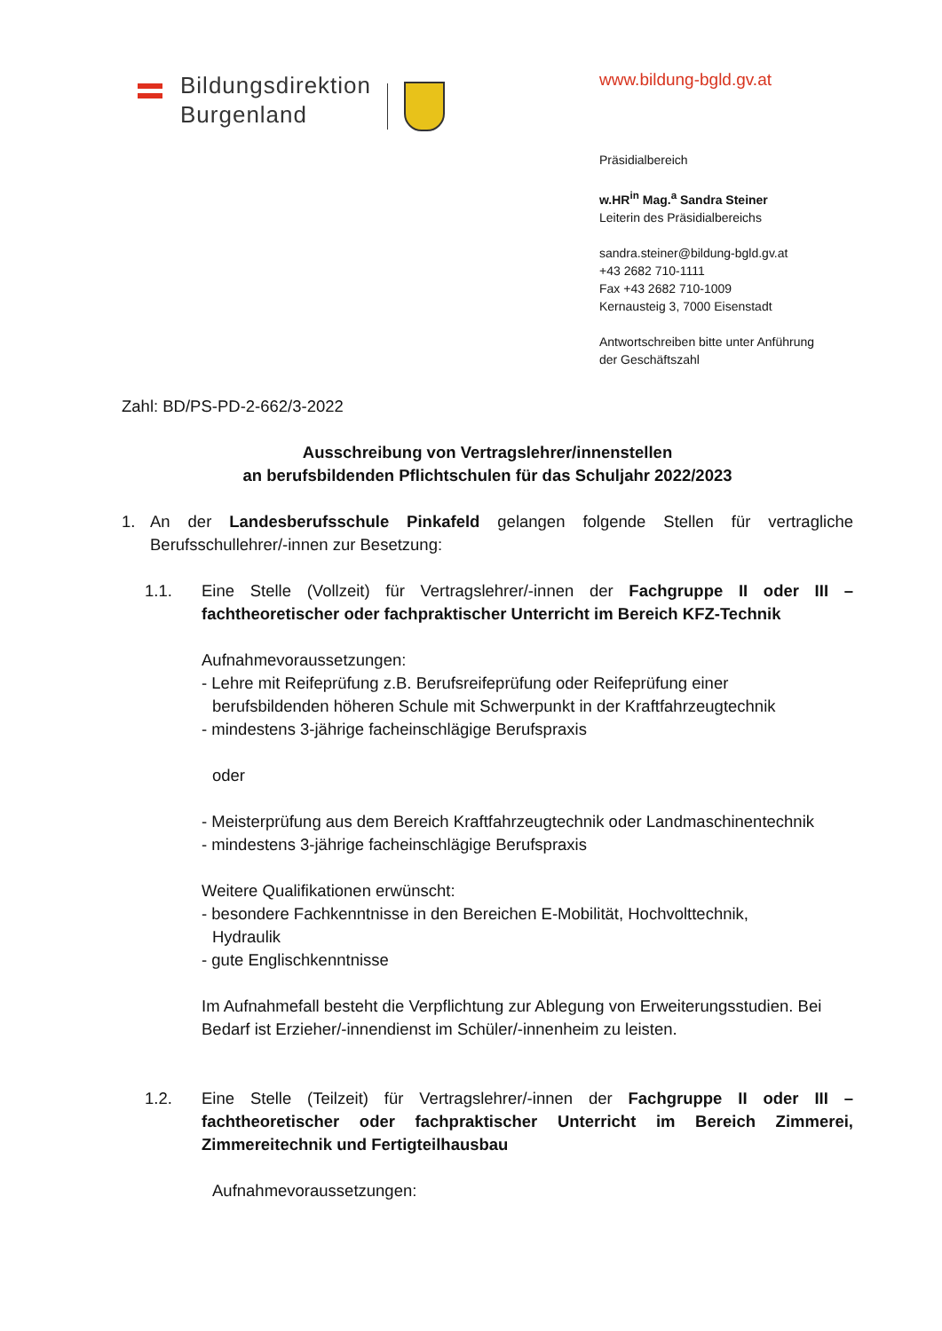Bildungsdirektion
Burgenland
www.bildung-bgld.gv.at
Präsidialbereich
w.HR<sup>in</sup> Mag.<sup>a</sup> Sandra Steiner
Leiterin des Präsidialbereichs
sandra.steiner@bildung-bgld.gv.at
+43 2682 710-1111
Fax +43 2682 710-1009
Kernausteig 3, 7000 Eisenstadt
Antwortschreiben bitte unter Anführung
der Geschäftszahl
Zahl: BD/PS-PD-2-662/3-2022
Ausschreibung von Vertragslehrer/innenstellen
an berufsbildenden Pflichtschulen für das Schuljahr 2022/2023
1. An der Landesberufsschule Pinkafeld gelangen folgende Stellen für vertragliche Berufsschullehrer/-innen zur Besetzung:
1.1. Eine Stelle (Vollzeit) für Vertragslehrer/-innen der Fachgruppe II oder III – fachtheoretischer oder fachpraktischer Unterricht im Bereich KFZ-Technik
Aufnahmevoraussetzungen:
- Lehre mit Reifeprüfung z.B. Berufsreifeprüfung oder Reifeprüfung einer
berufsbildenden höheren Schule mit Schwerpunkt in der Kraftfahrzeugtechnik
- mindestens 3-jährige facheinschlägige Berufspraxis
oder
- Meisterprüfung aus dem Bereich Kraftfahrzeugtechnik oder Landmaschinentechnik
- mindestens 3-jährige facheinschlägige Berufspraxis
Weitere Qualifikationen erwünscht:
- besondere Fachkenntnisse in den Bereichen E-Mobilität, Hochvolttechnik,
Hydraulik
- gute Englischkenntnisse
Im Aufnahmefall besteht die Verpflichtung zur Ablegung von Erweiterungsstudien. Bei Bedarf ist Erzieher/-innendienst im Schüler/-innenheim zu leisten.
1.2. Eine Stelle (Teilzeit) für Vertragslehrer/-innen der Fachgruppe II oder III – fachtheoretischer oder fachpraktischer Unterricht im Bereich Zimmerei, Zimmereitechnik und Fertigteilhausbau
Aufnahmevoraussetzungen: